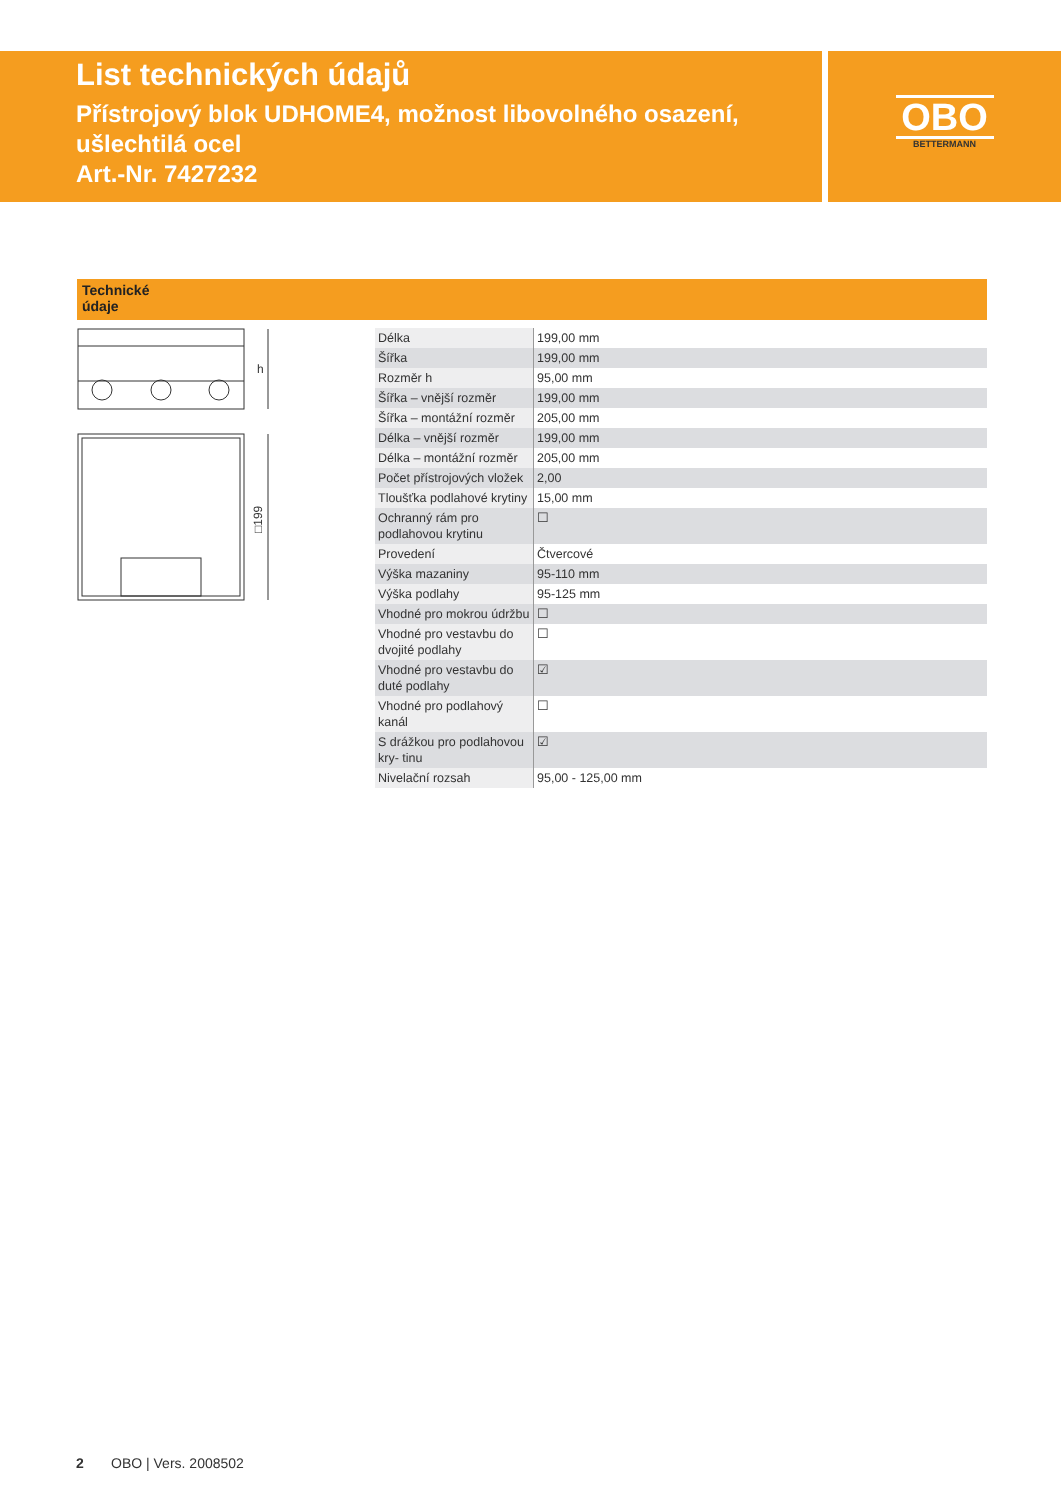List technických údajů
Přístrojový blok UDHOME4, možnost libovolného osazení, ušlechtilá ocel
Art.-Nr. 7427232
OBO
BETTERMANN
Technické
údaje
h
□199
| Délka | 199,00 mm |
| Šířka | 199,00 mm |
| Rozměr h | 95,00 mm |
| Šířka – vnější rozměr | 199,00 mm |
| Šířka – montážní rozměr | 205,00 mm |
| Délka – vnější rozměr | 199,00 mm |
| Délka – montážní rozměr | 205,00 mm |
| Počet přístrojových vložek | 2,00 |
| Tloušťka podlahové krytiny | 15,00 mm |
| Ochranný rám pro podlahovou krytinu | ☐ |
| Provedení | Čtvercové |
| Výška mazaniny | 95-110 mm |
| Výška podlahy | 95-125 mm |
| Vhodné pro mokrou údržbu | ☐ |
| Vhodné pro vestavbu do dvojité podlahy | ☐ |
| Vhodné pro vestavbu do duté podlahy | ☑ |
| Vhodné pro podlahový kanál | ☐ |
| S drážkou pro podlahovou kry- tinu | ☑ |
| Nivelační rozsah | 95,00 - 125,00 mm |
2 OBO | Vers. 2008502